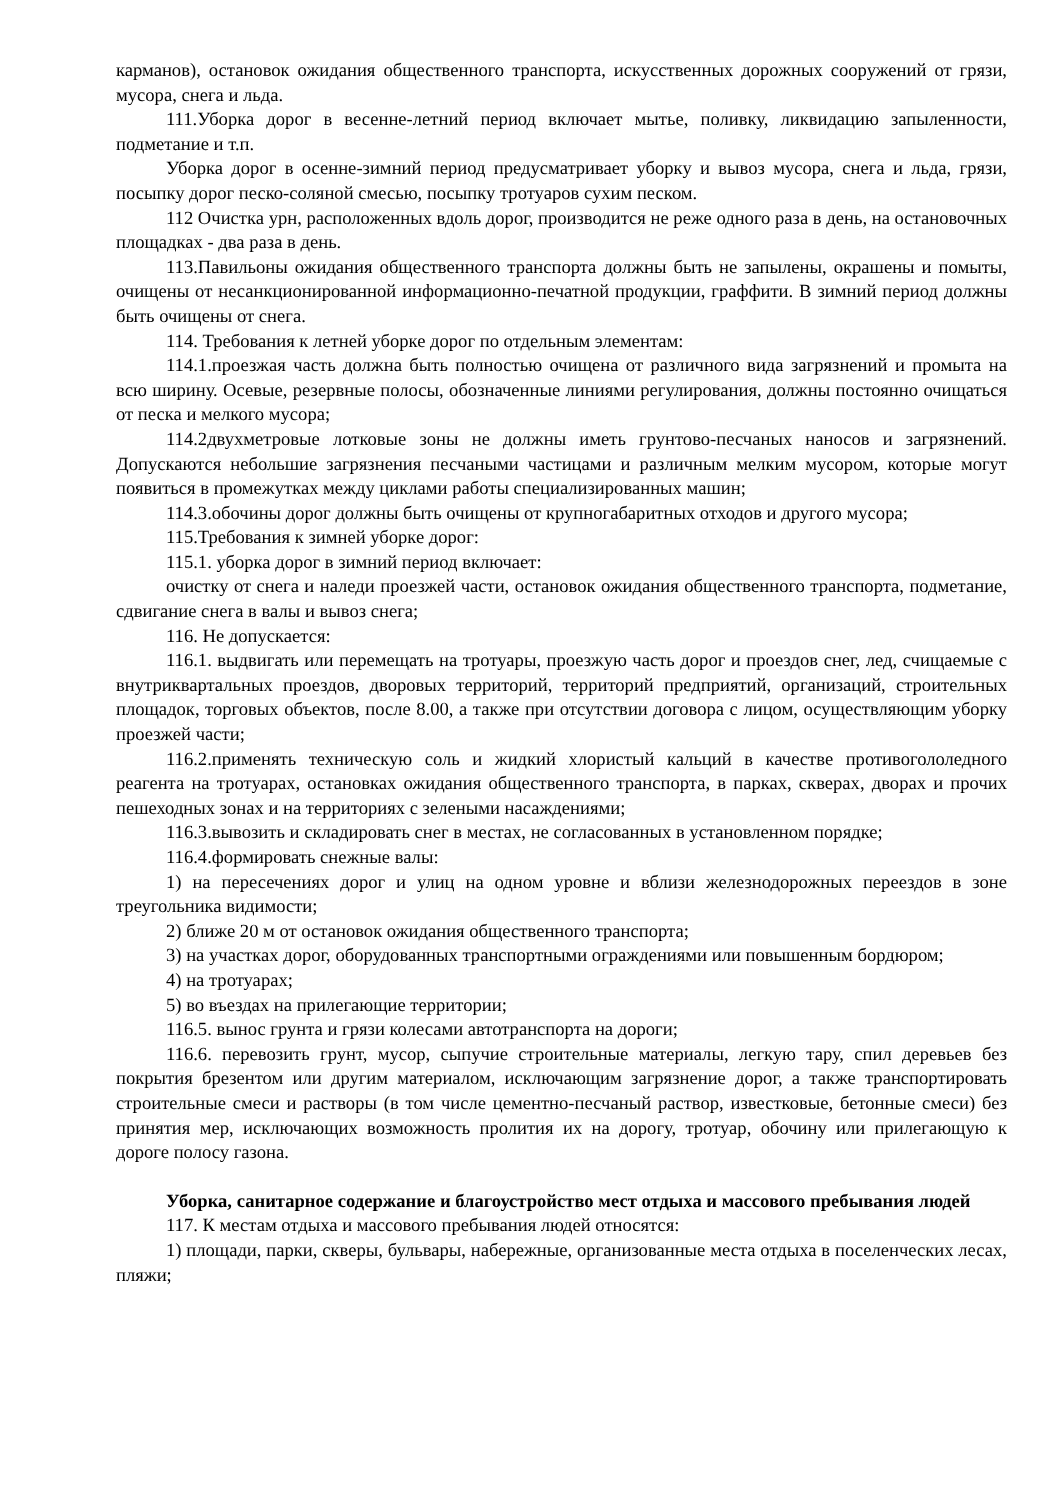карманов), остановок ожидания общественного транспорта, искусственных дорожных сооружений от грязи, мусора, снега и льда.
111.Уборка дорог в весенне-летний период включает мытье, поливку, ликвидацию запыленности, подметание и т.п.
Уборка дорог в осенне-зимний период предусматривает уборку и вывоз мусора, снега и льда, грязи, посыпку дорог песко-соляной смесью, посыпку тротуаров сухим песком.
112 Очистка урн, расположенных вдоль дорог, производится не реже одного раза в день, на остановочных площадках - два раза в день.
113.Павильоны ожидания общественного транспорта должны быть не запылены, окрашены и помыты, очищены от несанкционированной информационно-печатной продукции, граффити. В зимний период должны быть очищены от снега.
114. Требования к летней уборке дорог по отдельным элементам:
114.1.проезжая часть должна быть полностью очищена от различного вида загрязнений и промыта на всю ширину. Осевые, резервные полосы, обозначенные линиями регулирования, должны постоянно очищаться от песка и мелкого мусора;
114.2двухметровые лотковые зоны не должны иметь грунтово-песчаных наносов и загрязнений. Допускаются небольшие загрязнения песчаными частицами и различным мелким мусором, которые могут появиться в промежутках между циклами работы специализированных машин;
114.3.обочины дорог должны быть очищены от крупногабаритных отходов и другого мусора;
115.Требования к зимней уборке дорог:
115.1. уборка дорог в зимний период включает:
очистку от снега и наледи проезжей части, остановок ожидания общественного транспорта, подметание, сдвигание снега в валы и вывоз снега;
116. Не допускается:
116.1. выдвигать или перемещать на тротуары, проезжую часть дорог и проездов снег, лед, счищаемые с внутриквартальных проездов, дворовых территорий, территорий предприятий, организаций, строительных площадок, торговых объектов, после 8.00, а также при отсутствии договора с лицом, осуществляющим уборку проезжей части;
116.2.применять техническую соль и жидкий хлористый кальций в качестве противогололедного реагента на тротуарах, остановках ожидания общественного транспорта, в парках, скверах, дворах и прочих пешеходных зонах и на территориях с зелеными насаждениями;
116.3.вывозить и складировать снег в местах, не согласованных в установленном порядке;
116.4.формировать снежные валы:
1) на пересечениях дорог и улиц на одном уровне и вблизи железнодорожных переездов в зоне треугольника видимости;
2) ближе 20 м от остановок ожидания общественного транспорта;
3) на участках дорог, оборудованных транспортными ограждениями или повышенным бордюром;
4) на тротуарах;
5) во въездах на прилегающие территории;
116.5. вынос грунта и грязи колесами автотранспорта на дороги;
116.6. перевозить грунт, мусор, сыпучие строительные материалы, легкую тару, спил деревьев без покрытия брезентом или другим материалом, исключающим загрязнение дорог, а также транспортировать строительные смеси и растворы (в том числе цементно-песчаный раствор, известковые, бетонные смеси) без принятия мер, исключающих возможность пролития их на дорогу, тротуар, обочину или прилегающую к дороге полосу газона.
Уборка, санитарное содержание и благоустройство мест отдыха и массового пребывания людей
117. К местам отдыха и массового пребывания людей относятся:
1) площади, парки, скверы, бульвары, набережные, организованные места отдыха в поселенческих лесах, пляжи;